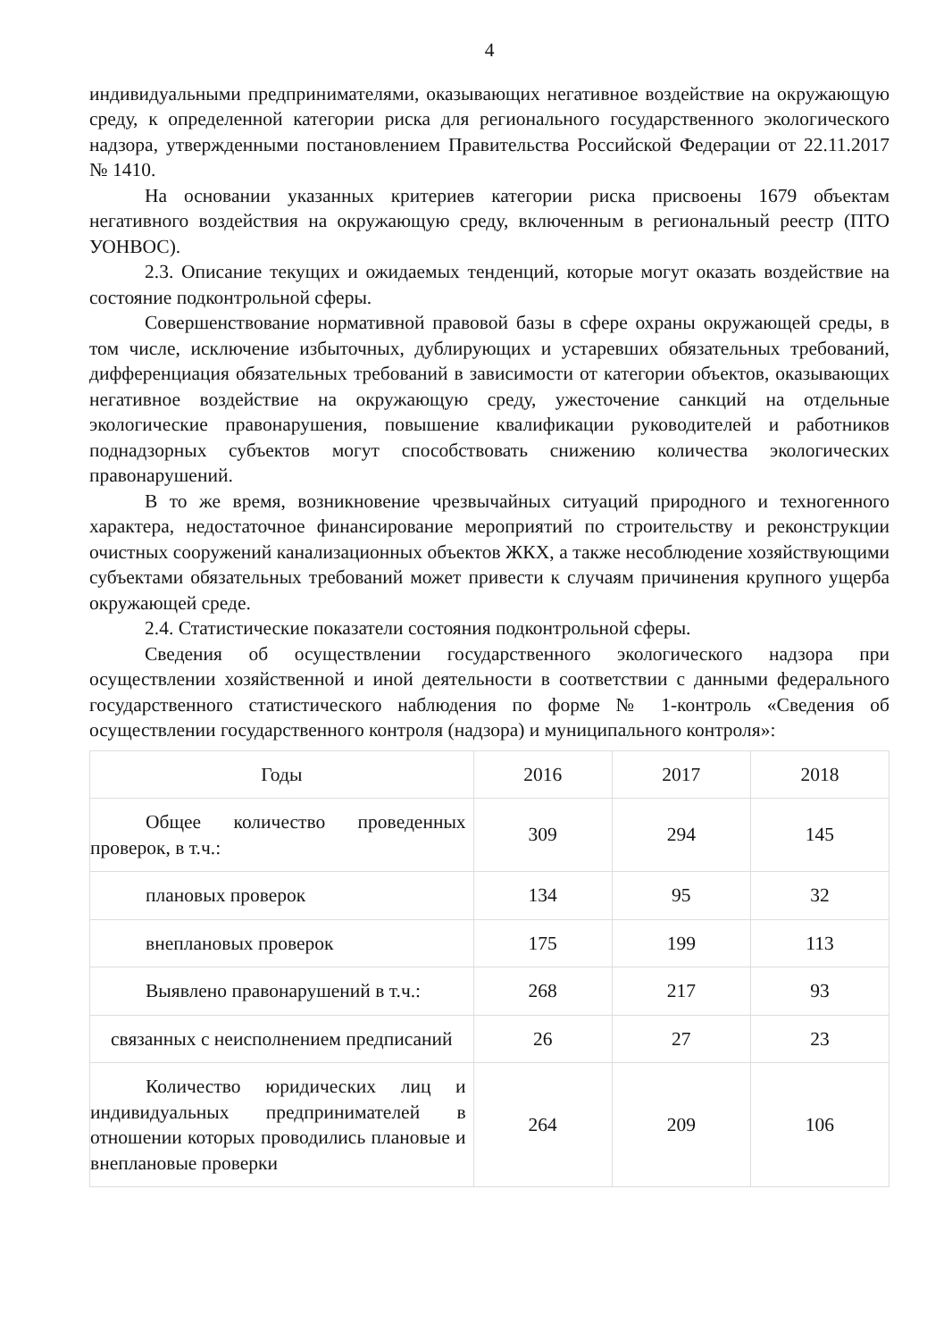4
индивидуальными предпринимателями, оказывающих негативное воздействие на окружающую среду, к определенной категории риска для регионального государственного экологического надзора, утвержденными постановлением Правительства Российской Федерации от 22.11.2017 № 1410.
На основании указанных критериев категории риска присвоены 1679 объектам негативного воздействия на окружающую среду, включенным в региональный реестр (ПТО УОНВОС).
2.3. Описание текущих и ожидаемых тенденций, которые могут оказать воздействие на состояние подконтрольной сферы.
Совершенствование нормативной правовой базы в сфере охраны окружающей среды, в том числе, исключение избыточных, дублирующих и устаревших обязательных требований, дифференциация обязательных требований в зависимости от категории объектов, оказывающих негативное воздействие на окружающую среду, ужесточение санкций на отдельные экологические правонарушения, повышение квалификации руководителей и работников поднадзорных субъектов могут способствовать снижению количества экологических правонарушений.
В то же время, возникновение чрезвычайных ситуаций природного и техногенного характера, недостаточное финансирование мероприятий по строительству и реконструкции очистных сооружений канализационных объектов ЖКХ, а также несоблюдение хозяйствующими субъектами обязательных требований может привести к случаям причинения крупного ущерба окружающей среде.
2.4. Статистические показатели состояния подконтрольной сферы.
Сведения об осуществлении государственного экологического надзора при осуществлении хозяйственной и иной деятельности в соответствии с данными федерального государственного статистического наблюдения по форме № 1-контроль «Сведения об осуществлении государственного контроля (надзора) и муниципального контроля»:
| Годы | 2016 | 2017 | 2018 |
| Общее количество проведенных проверок, в т.ч.: | 309 | 294 | 145 |
| плановых проверок | 134 | 95 | 32 |
| внеплановых проверок | 175 | 199 | 113 |
| Выявлено правонарушений в т.ч.: | 268 | 217 | 93 |
| связанных с неисполнением предписаний | 26 | 27 | 23 |
| Количество юридических лиц и индивидуальных предпринимателей в отношении которых проводились плановые и внеплановые проверки | 264 | 209 | 106 |